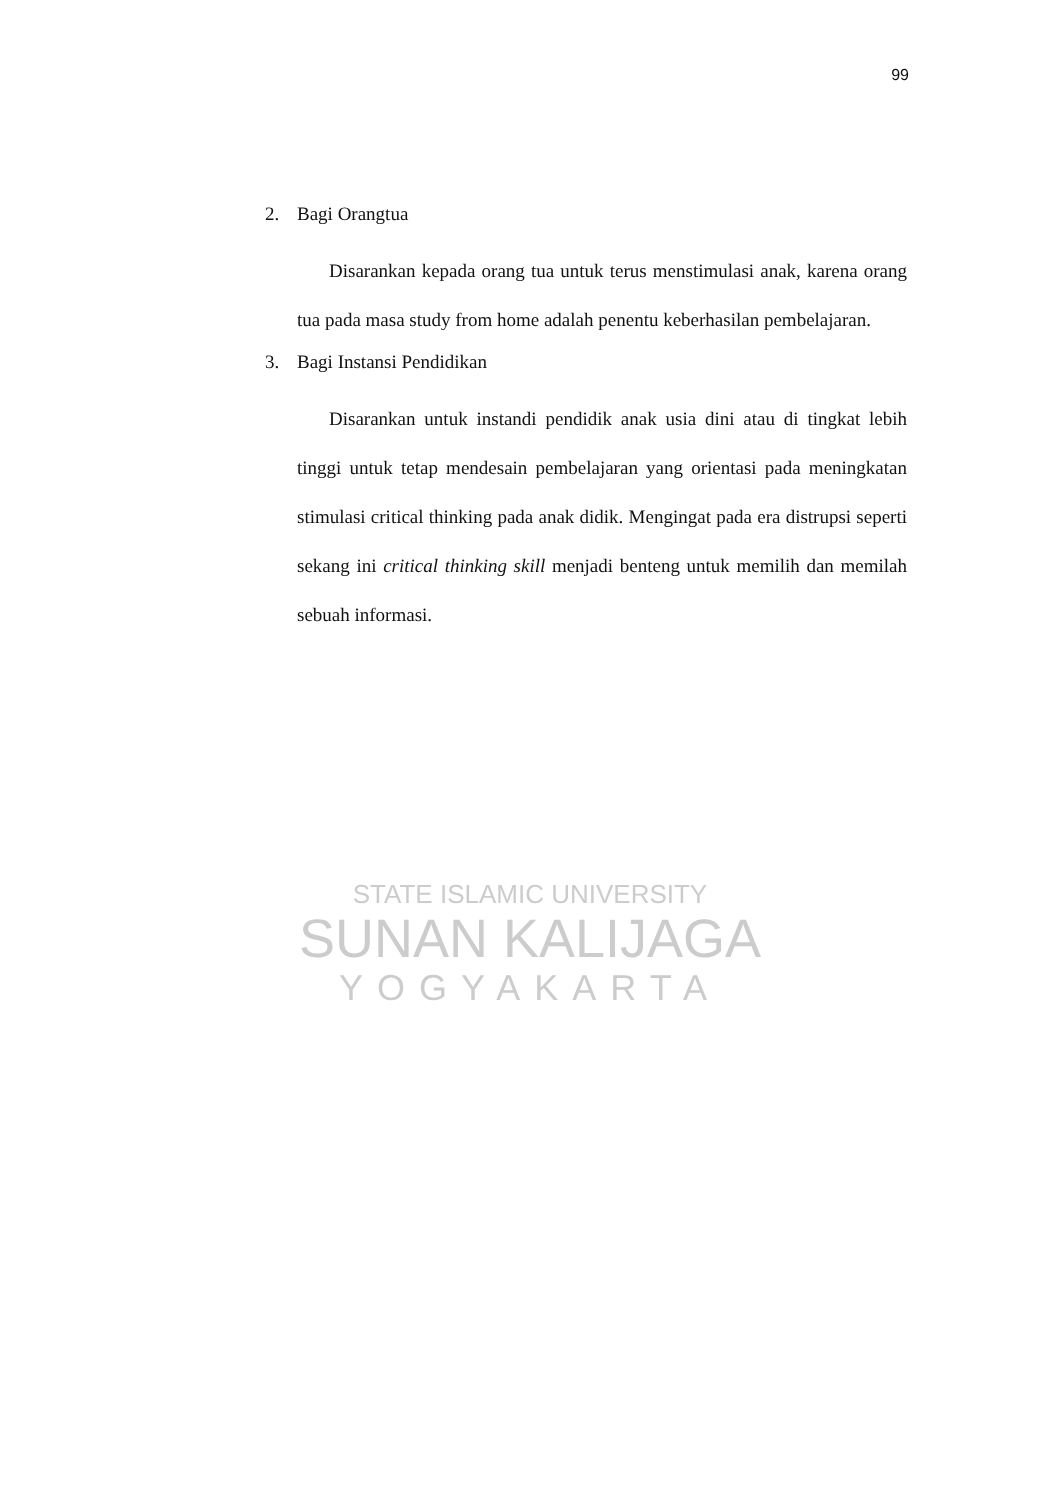99
STATE ISLAMIC UNIVERSITY
SUNAN KALIJAGA
YOGYAKARTA
2. Bagi Orangtua
Disarankan kepada orang tua untuk terus menstimulasi anak, karena orang tua pada masa study from home adalah penentu keberhasilan pembelajaran.
3. Bagi Instansi Pendidikan
Disarankan untuk instandi pendidik anak usia dini atau di tingkat lebih tinggi untuk tetap mendesain pembelajaran yang orientasi pada meningkatan stimulasi critical thinking pada anak didik. Mengingat pada era distrupsi seperti sekang ini critical thinking skill menjadi benteng untuk memilih dan memilah sebuah informasi.